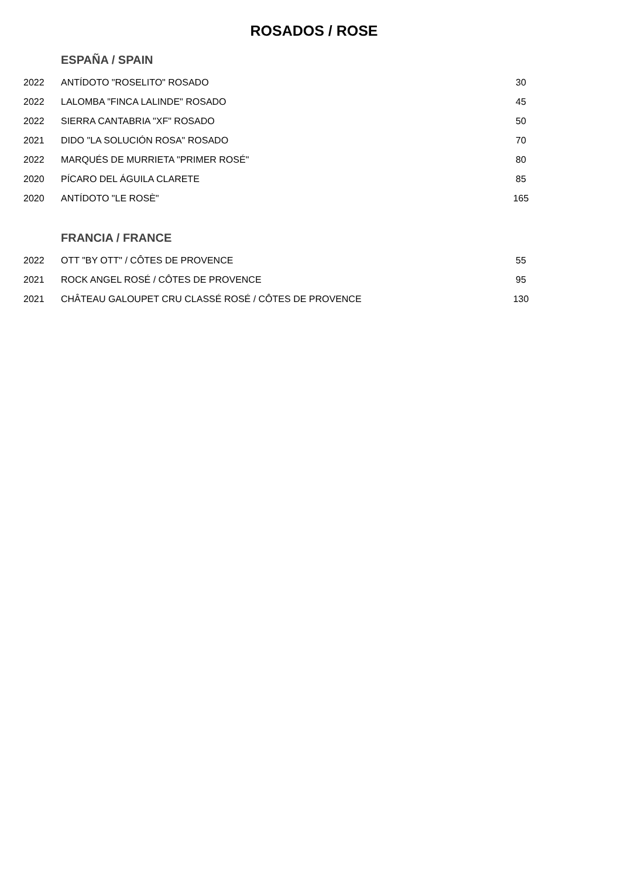ROSADOS / ROSE
ESPAÑA / SPAIN
| 2022 | ANTÍDOTO "ROSELITO" ROSADO | 30 |
| 2022 | LALOMBA "FINCA LALINDE" ROSADO | 45 |
| 2022 | SIERRA CANTABRIA "XF" ROSADO | 50 |
| 2021 | DIDO "LA SOLUCIÓN ROSA" ROSADO | 70 |
| 2022 | MARQUÉS DE MURRIETA "PRIMER ROSÉ" | 80 |
| 2020 | PÍCARO DEL ÁGUILA CLARETE | 85 |
| 2020 | ANTÍDOTO "LE ROSÈ" | 165 |
FRANCIA / FRANCE
| 2022 | OTT "BY OTT" / CÔTES DE PROVENCE | 55 |
| 2021 | ROCK ANGEL ROSÉ / CÔTES DE PROVENCE | 95 |
| 2021 | CHÂTEAU GALOUPET CRU CLASSÉ ROSÉ / CÔTES DE PROVENCE | 130 |